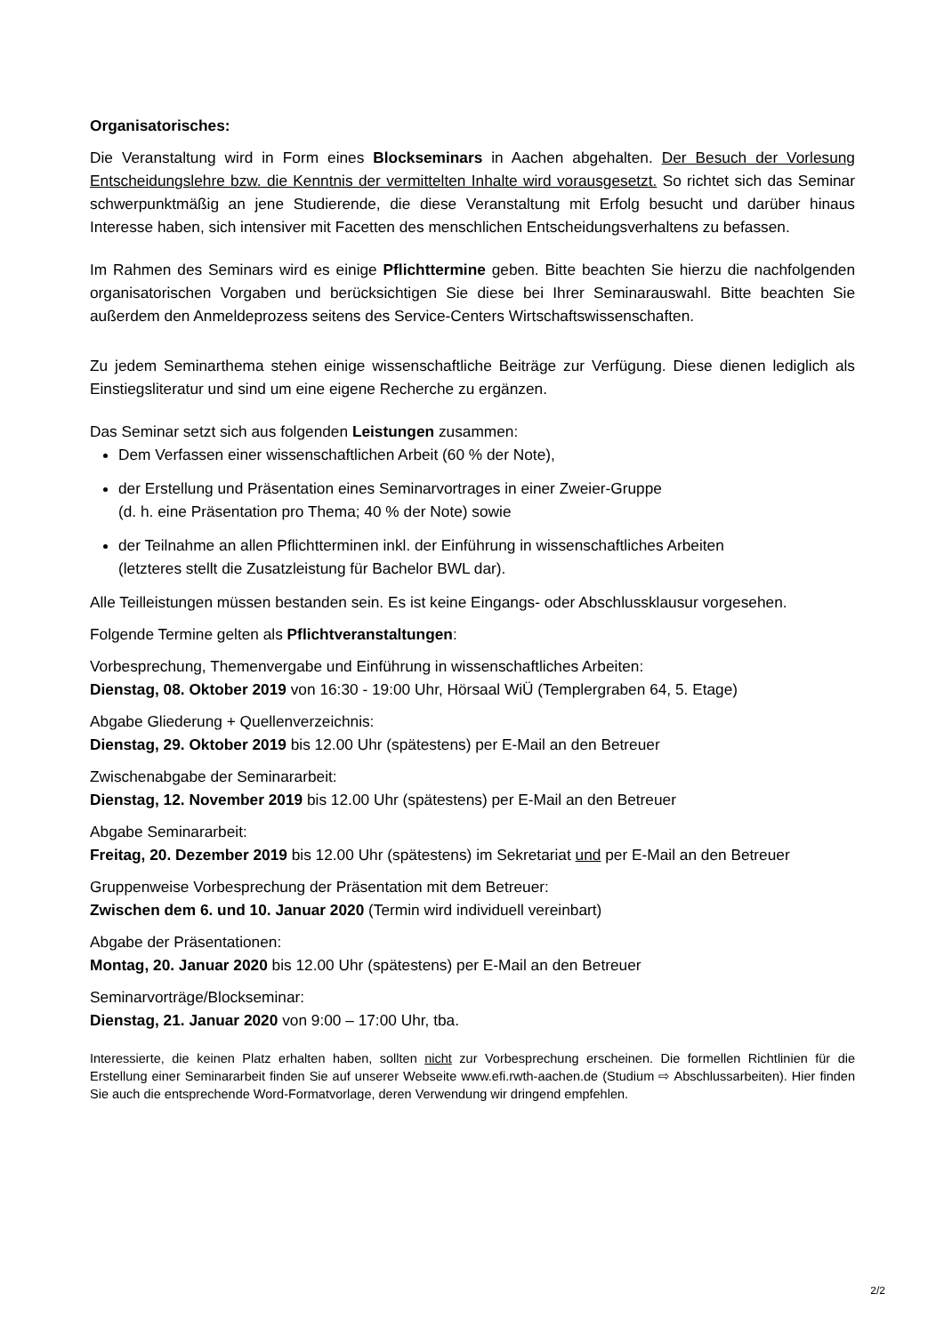Organisatorisches:
Die Veranstaltung wird in Form eines Blockseminars in Aachen abgehalten. Der Besuch der Vorlesung Entscheidungslehre bzw. die Kenntnis der vermittelten Inhalte wird vorausgesetzt. So richtet sich das Seminar schwerpunktmäßig an jene Studierende, die diese Veranstaltung mit Erfolg besucht und darüber hinaus Interesse haben, sich intensiver mit Facetten des menschlichen Entscheidungsverhaltens zu befassen.
Im Rahmen des Seminars wird es einige Pflichttermine geben. Bitte beachten Sie hierzu die nachfolgenden organisatorischen Vorgaben und berücksichtigen Sie diese bei Ihrer Seminarauswahl. Bitte beachten Sie außerdem den Anmeldeprozess seitens des Service-Centers Wirtschaftswissenschaften.
Zu jedem Seminarthema stehen einige wissenschaftliche Beiträge zur Verfügung. Diese dienen lediglich als Einstiegsliteratur und sind um eine eigene Recherche zu ergänzen.
Das Seminar setzt sich aus folgenden Leistungen zusammen:
Dem Verfassen einer wissenschaftlichen Arbeit (60 % der Note),
der Erstellung und Präsentation eines Seminarvortrages in einer Zweier-Gruppe
(d. h. eine Präsentation pro Thema; 40 % der Note) sowie
der Teilnahme an allen Pflichtterminen inkl. der Einführung in wissenschaftliches Arbeiten
(letzteres stellt die Zusatzleistung für Bachelor BWL dar).
Alle Teilleistungen müssen bestanden sein. Es ist keine Eingangs- oder Abschlussklausur vorgesehen.
Folgende Termine gelten als Pflichtveranstaltungen:
Vorbesprechung, Themenvergabe und Einführung in wissenschaftliches Arbeiten:
Dienstag, 08. Oktober 2019 von 16:30 - 19:00 Uhr, Hörsaal WiÜ (Templergraben 64, 5. Etage)
Abgabe Gliederung + Quellenverzeichnis:
Dienstag, 29. Oktober 2019 bis 12.00 Uhr (spätestens) per E-Mail an den Betreuer
Zwischenabgabe der Seminararbeit:
Dienstag, 12. November 2019 bis 12.00 Uhr (spätestens) per E-Mail an den Betreuer
Abgabe Seminararbeit:
Freitag, 20. Dezember 2019 bis 12.00 Uhr (spätestens) im Sekretariat und per E-Mail an den Betreuer
Gruppenweise Vorbesprechung der Präsentation mit dem Betreuer:
Zwischen dem 6. und 10. Januar 2020 (Termin wird individuell vereinbart)
Abgabe der Präsentationen:
Montag, 20. Januar 2020 bis 12.00 Uhr (spätestens) per E-Mail an den Betreuer
Seminarvorträge/Blockseminar:
Dienstag, 21. Januar 2020 von 9:00 – 17:00 Uhr, tba.
Interessierte, die keinen Platz erhalten haben, sollten nicht zur Vorbesprechung erscheinen. Die formellen Richtlinien für die Erstellung einer Seminararbeit finden Sie auf unserer Webseite www.efi.rwth-aachen.de (Studium ⇨ Abschlussarbeiten). Hier finden Sie auch die entsprechende Word-Formatvorlage, deren Verwendung wir dringend empfehlen.
2/2